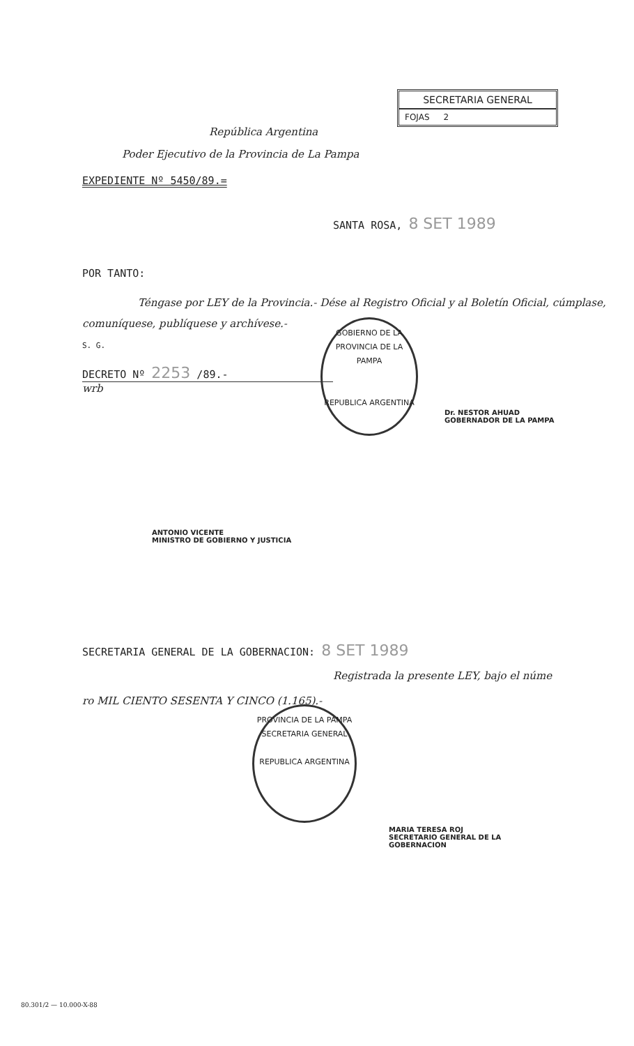SECRETARIA GENERAL
FOJAS 2
República Argentina
Poder Ejecutivo de la Provincia de La Pampa
EXPEDIENTE Nº 5450/89.=
SANTA ROSA, 8 SET 1989
POR TANTO:
Téngase por LEY de la Provincia.- Dése al Registro Oficial y al Boletín Oficial, cúmplase, comuníquese, publíquese y archívese.-
S. G.
DECRETO Nº 2253 /89.-
wrb
Dr. NESTOR AHUAD
GOBERNADOR DE LA PAMPA
ANTONIO VICENTE
MINISTRO DE GOBIERNO Y JUSTICIA
SECRETARIA GENERAL DE LA GOBERNACION: 8 SET 1989
Registrada la presente LEY, bajo el núme
ro MIL CIENTO SESENTA Y CINCO (1.165).-
MARIA TERESA ROJ
SECRETARIO GENERAL DE LA
GOBERNACION
GOBIERNO DE LA PROVINCIA DE LA PAMPA
REPUBLICA ARGENTINA
PROVINCIA DE LA PAMPA
SECRETARIA GENERAL
REPUBLICA ARGENTINA
80.301/2 — 10.000-X-88